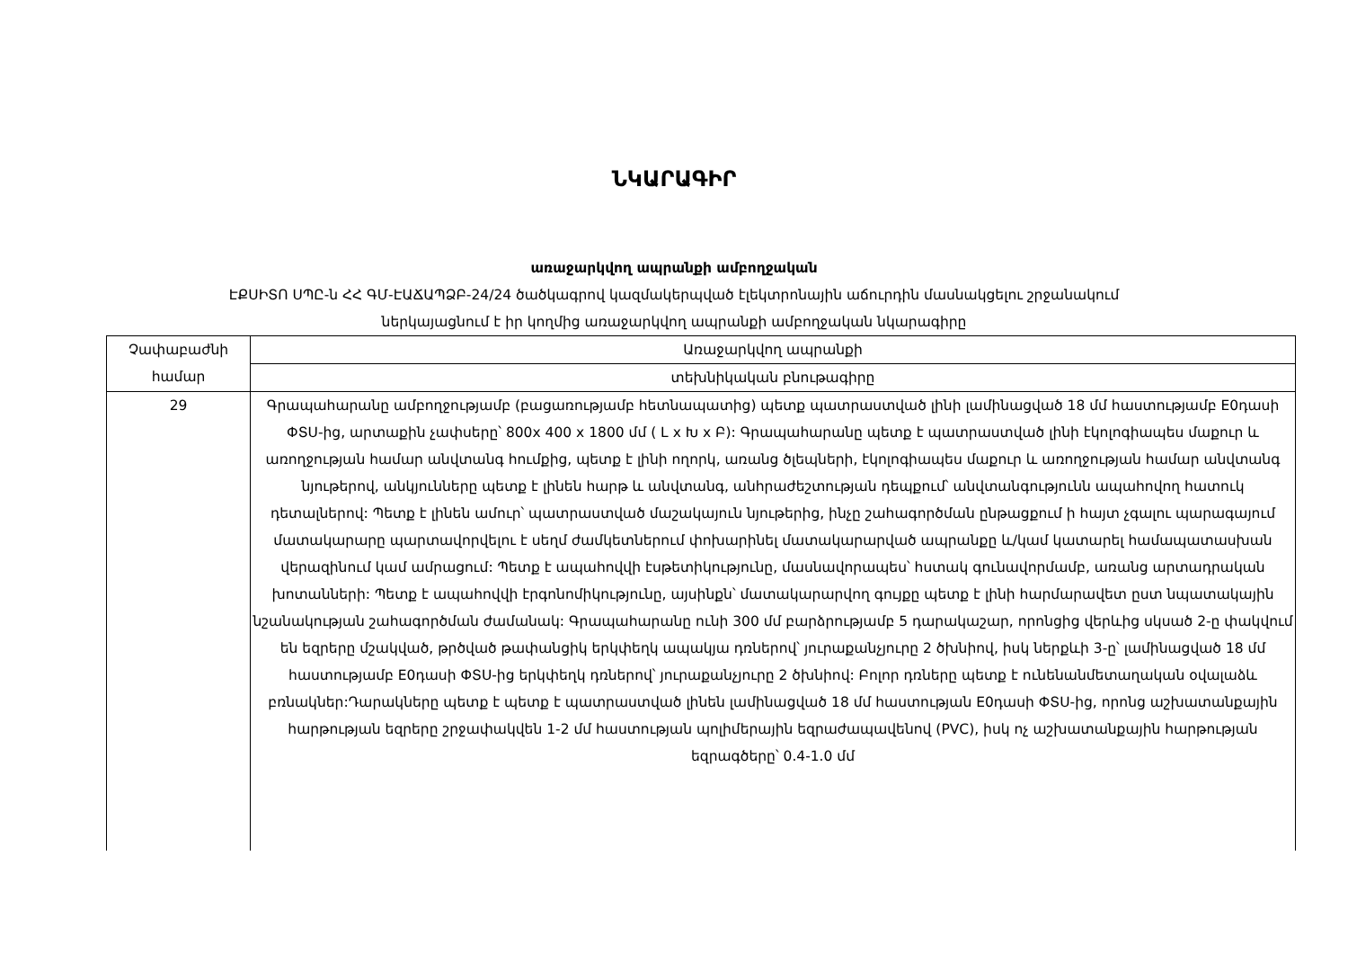ՆԿԱՐԱԳԻՐ
առաջարկվող ապրանքի ամբողջական
ԷՔՍԻՏՈ ՍՊԸ-ն ՀՀ ԳՄ-ԷԱՃԱՊՁԲ-24/24 ծածկագրով կազմակերպված էլեկտրոնային աճուրդին մասնակցելու շրջանակում
ներկայացնում է իր կողմից առաջարկվող ապրանքի ամբողջական նկարագիրը
| Չափաբաժնի համար | Առաջարկվող ապրանքի |
| --- | --- |
| | տեխնիկական բնութագիրը |
| 29 | Գրապահարանը ամբողջությամբ (բացառությամբ հետնապատից) պետք պատրաստված լինի լամինացված 18 մմ հաստությամբ E0դասի ՓՏՍ-ից, արտաքին չափսերը՝ 800x 400 x 1800 մմ ( L x Խ x Բ): Գրապահարանը պետք է պատրաստված լինի էկոլոգիապես մաքուր և առողջության համար անվտանգ հումքից, պետք է լինի ողորկ, առանց ծլեպների, էկոլոգիապես մաքուր և առողջության համար անվտանգ նյութերով, անկյունները պետք է լինեն հարթ և անվտանգ, անհրաժեշտության դեպքում՝ անվտանգությունն ապահովող հատուկ դետալներով: Պետք է լինեն ամուր՝ պատրաստված մաշակայուն նյութերից, ինչը շահագործման ընթացքում ի հայտ չգալու պարագայում մատակարարը պարտավորվելու է սեղմ ժամկետներում փոխարինել մատակարարված ապրանքը և/կամ կատարել համապատասխան վերազինում կամ ամրացում: Պետք է ապահովվի էսթետիկությունը, մասնավորապես՝ հստակ գունավորմամբ, առանց արտադրական խոտանների: Պետք է ապահովվի էրգոնոմիկությունը, այսինքն՝ մատակարարվող գույքը պետք է լինի հարմարավետ ըստ նպատակային նշանակության շահագործման ժամանակ: Գրապահարանը ունի 300 մմ բարձրությամբ 5 դարակաշար, որոնցից վերևից սկսած 2-ը փակվում են եզրերը մշակված, թրծված թափանցիկ երկփեղկ ապակյա դռներով՝ յուրաքանչյուրը 2 ծխնիով, իսկ ներքևի 3-ը՝ լամինացված 18 մմ հաստությամբ E0դասի ՓՏՍ-ից երկփեղկ դռներով՝ յուրաքանչյուրը 2 ծխնիով: Բոլոր դռները պետք է ունենանմետաղական օվալաձև բռնակներ:Դարակները պետք է պետք է պատրաստված լինեն լամինացված 18 մմ հաստության E0դասի ՓՏՍ-ից, որոնց աշխատանքային հարթության եզրերը շրջափակվեն 1-2 մմ հաստության պոլիմերային եզրաժապավենով (PVC), իսկ ոչ աշխատանքային հարթության եզրագծերը՝ 0.4-1.0 մմ |